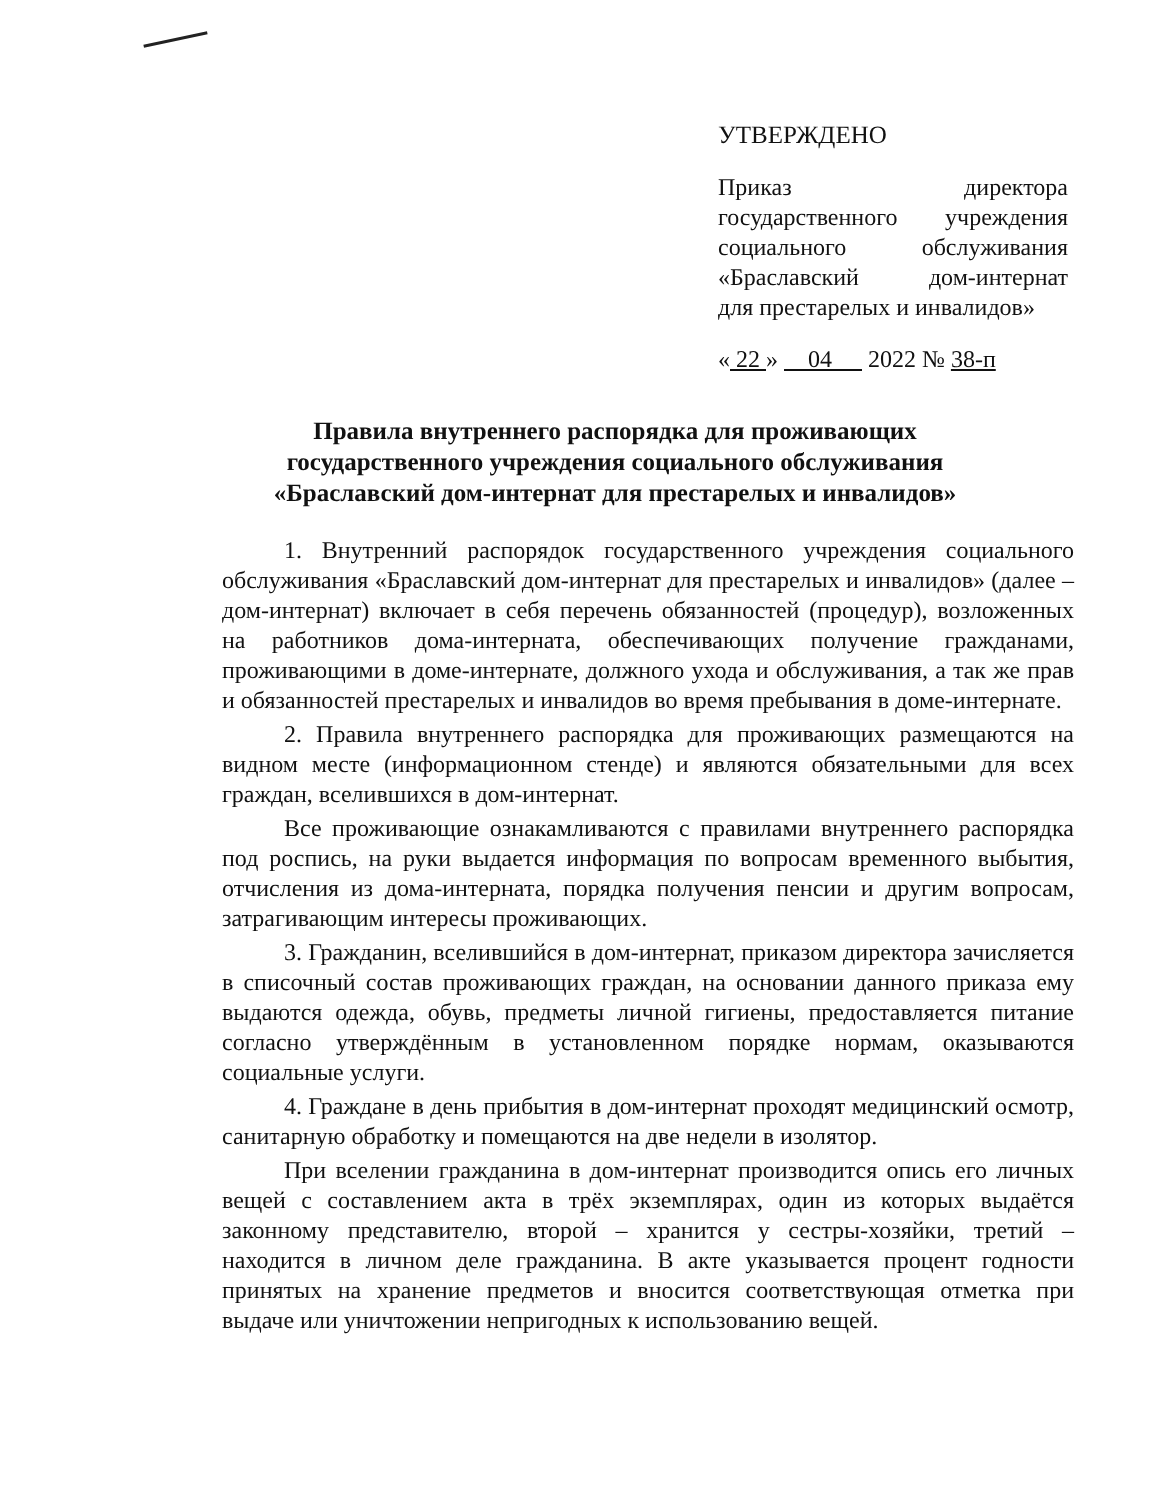УТВЕРЖДЕНО
Приказ директора государственного учреждения социального обслуживания «Браславский дом-интернат
для престарелых и инвалидов»
« 22 » 04 2022 № 38-п
Правила внутреннего распорядка для проживающих
государственного учреждения социального обслуживания
«Браславский дом-интернат для престарелых и инвалидов»
1. Внутренний распорядок государственного учреждения социального обслуживания «Браславский дом-интернат для престарелых и инвалидов» (далее – дом-интернат) включает в себя перечень обязанностей (процедур), возложенных на работников дома-интерната, обеспечивающих получение гражданами, проживающими в доме-интернате, должного ухода и обслуживания, а так же прав и обязанностей престарелых и инвалидов во время пребывания в доме-интернате.
2. Правила внутреннего распорядка для проживающих размещаются на видном месте (информационном стенде) и являются обязательными для всех граждан, вселившихся в дом-интернат.
Все проживающие ознакамливаются с правилами внутреннего распорядка под роспись, на руки выдается информация по вопросам временного выбытия, отчисления из дома-интерната, порядка получения пенсии и другим вопросам, затрагивающим интересы проживающих.
3. Гражданин, вселившийся в дом-интернат, приказом директора зачисляется в списочный состав проживающих граждан, на основании данного приказа ему выдаются одежда, обувь, предметы личной гигиены, предоставляется питание согласно утверждённым в установленном порядке нормам, оказываются социальные услуги.
4. Граждане в день прибытия в дом-интернат проходят медицинский осмотр, санитарную обработку и помещаются на две недели в изолятор.
При вселении гражданина в дом-интернат производится опись его личных вещей с составлением акта в трёх экземплярах, один из которых выдаётся законному представителю, второй – хранится у сестры-хозяйки, третий – находится в личном деле гражданина. В акте указывается процент годности принятых на хранение предметов и вносится соответствующая отметка при выдаче или уничтожении непригодных к использованию вещей.